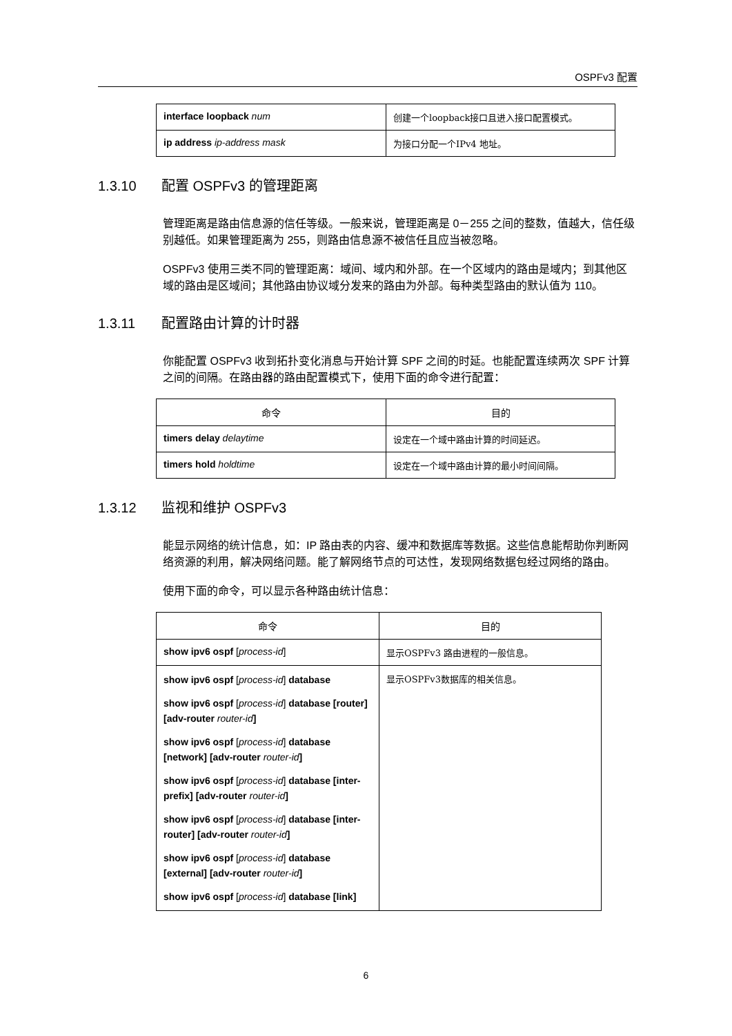OSPFv3 配置
| interface loopback num | 创建一个loopback接口且进入接口配置模式。 |
| ip address ip-address mask | 为接口分配一个IPv4 地址。 |
1.3.10 配置 OSPFv3 的管理距离
管理距离是路由信息源的信任等级。一般来说，管理距离是 0－255 之间的整数，值越大，信任级别越低。如果管理距离为 255，则路由信息源不被信任且应当被忽略。
OSPFv3 使用三类不同的管理距离：域间、域内和外部。在一个区域内的路由是域内；到其他区域的路由是区域间；其他路由协议域分发来的路由为外部。每种类型路由的默认值为 110。
1.3.11 配置路由计算的计时器
你能配置 OSPFv3 收到拓扑变化消息与开始计算 SPF 之间的时延。也能配置连续两次 SPF 计算之间的间隔。在路由器的路由配置模式下，使用下面的命令进行配置：
| 命令 | 目的 |
| --- | --- |
| timers delay delaytime | 设定在一个域中路由计算的时间延迟。 |
| timers hold holdtime | 设定在一个域中路由计算的最小时间间隔。 |
1.3.12 监视和维护 OSPFv3
能显示网络的统计信息，如：IP 路由表的内容、缓冲和数据库等数据。这些信息能帮助你判断网络资源的利用，解决网络问题。能了解网络节点的可达性，发现网络数据包经过网络的路由。
使用下面的命令，可以显示各种路由统计信息：
| 命令 | 目的 |
| --- | --- |
| show ipv6 ospf [ process-id ] | 显示OSPFv3 路由进程的一般信息。 |
| show ipv6 ospf [ process-id ] database show ipv6 ospf [ process-id ] database [router] [adv-router router-id ] show ipv6 ospf [ process-id ] database [network] [adv-router router-id ] show ipv6 ospf [ process-id ] database [inter-prefix] [adv-router router-id ] show ipv6 ospf [ process-id ] database [inter-router] [adv-router router-id ] show ipv6 ospf [ process-id ] database [external] [adv-router router-id ] show ipv6 ospf [ process-id ] database [link] | 显示OSPFv3数据库的相关信息。 |
6